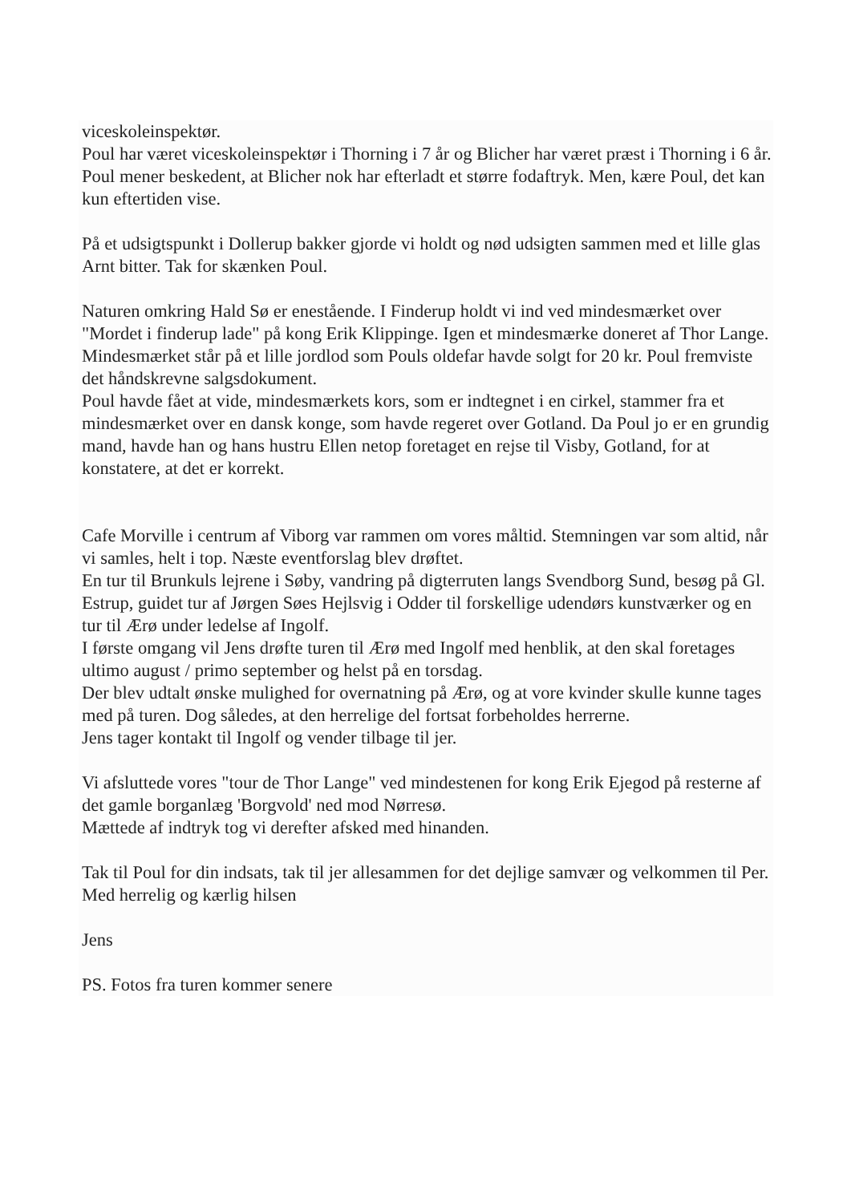viceskoleinspektør.
Poul har været viceskoleinspektør i Thorning i 7 år og Blicher har været præst i Thorning i 6 år. Poul mener beskedent, at Blicher nok har efterladt et større fodaftryk. Men, kære Poul, det kan kun eftertiden vise.
På et udsigtspunkt i Dollerup bakker gjorde vi holdt og nød udsigten sammen med et lille glas Arnt bitter. Tak for skænken Poul.
Naturen omkring Hald Sø er enestående. I Finderup holdt vi ind ved mindesmærket over "Mordet i finderup lade" på kong Erik Klippinge. Igen et mindesmærke doneret af Thor Lange.
Mindesmærket står på et lille jordlod som Pouls oldefar havde solgt for 20 kr. Poul fremviste det håndskrevne salgsdokument.
Poul havde fået at vide, mindesmærkets kors, som er indtegnet i en cirkel, stammer fra et mindesmærket over en dansk konge, som havde regeret over Gotland. Da Poul jo er en grundig mand, havde han og hans hustru Ellen netop foretaget en rejse til Visby, Gotland, for at konstatere, at det er korrekt.
Cafe Morville i centrum af Viborg var rammen om vores måltid. Stemningen var som altid, når vi samles, helt i top. Næste eventforslag blev drøftet.
En tur til Brunkuls lejrene i Søby, vandring på digterruten langs Svendborg Sund, besøg på Gl. Estrup, guidet tur af Jørgen Søes Hejlsvig i Odder til forskellige udendørs kunstværker og en tur til Ærø under ledelse af Ingolf.
I første omgang vil Jens drøfte turen til Ærø med Ingolf med henblik, at den skal foretages ultimo august / primo september og helst på en torsdag.
Der blev udtalt ønske mulighed for overnatning på Ærø, og at vore kvinder skulle kunne tages med på turen. Dog således, at den herrelige del fortsat forbeholdes herrerne.
Jens tager kontakt til Ingolf og vender tilbage til jer.
Vi afsluttede vores "tour de Thor Lange" ved mindestenen for kong Erik Ejegod på resterne af det gamle borganlæg 'Borgvold' ned mod Nørresø.
Mættede af indtryk tog vi derefter afsked med hinanden.
Tak til Poul for din indsats, tak til jer allesammen for det dejlige samvær og velkommen til Per.
Med herrelig og kærlig hilsen
Jens
PS. Fotos fra turen kommer senere